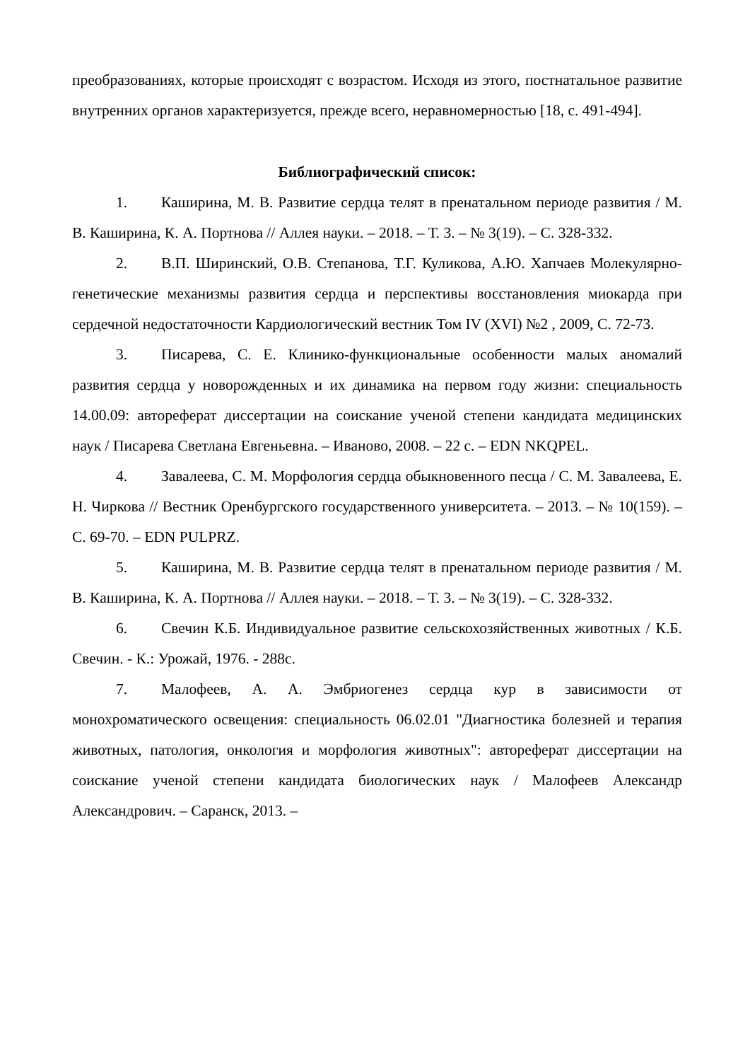преобразованиях, которые происходят с возрастом. Исходя из этого, постнатальное развитие внутренних органов характеризуется, прежде всего, неравномерностью [18, с. 491-494].
Библиографический список:
1. Каширина, М. В. Развитие сердца телят в пренатальном периоде развития / М. В. Каширина, К. А. Портнова // Аллея науки. – 2018. – Т. 3. – № 3(19). – С. 328-332.
2. В.П. Ширинский, О.В. Степанова, Т.Г. Куликова, А.Ю. Хапчаев Молекулярно-генетические механизмы развития сердца и перспективы восстановления миокарда при сердечной недостаточности Кардиологический вестник Том IV (XVI) №2 , 2009, С. 72-73.
3. Писарева, С. Е. Клинико-функциональные особенности малых аномалий развития сердца у новорожденных и их динамика на первом году жизни: специальность 14.00.09: автореферат диссертации на соискание ученой степени кандидата медицинских наук / Писарева Светлана Евгеньевна. – Иваново, 2008. – 22 с. – EDN NKQPEL.
4. Завалеева, С. М. Морфология сердца обыкновенного песца / С. М. Завалеева, Е. Н. Чиркова // Вестник Оренбургского государственного университета. – 2013. – № 10(159). – С. 69-70. – EDN PULPRZ.
5. Каширина, М. В. Развитие сердца телят в пренатальном периоде развития / М. В. Каширина, К. А. Портнова // Аллея науки. – 2018. – Т. 3. – № 3(19). – С. 328-332.
6. Свечин К.Б. Индивидуальное развитие сельскохозяйственных животных / К.Б. Свечин. - К.: Урожай, 1976. - 288с.
7. Малофеев, А. А. Эмбриогенез сердца кур в зависимости от монохроматического освещения: специальность 06.02.01 "Диагностика болезней и терапия животных, патология, онкология и морфология животных": автореферат диссертации на соискание ученой степени кандидата биологических наук / Малофеев Александр Александрович. – Саранск, 2013. –